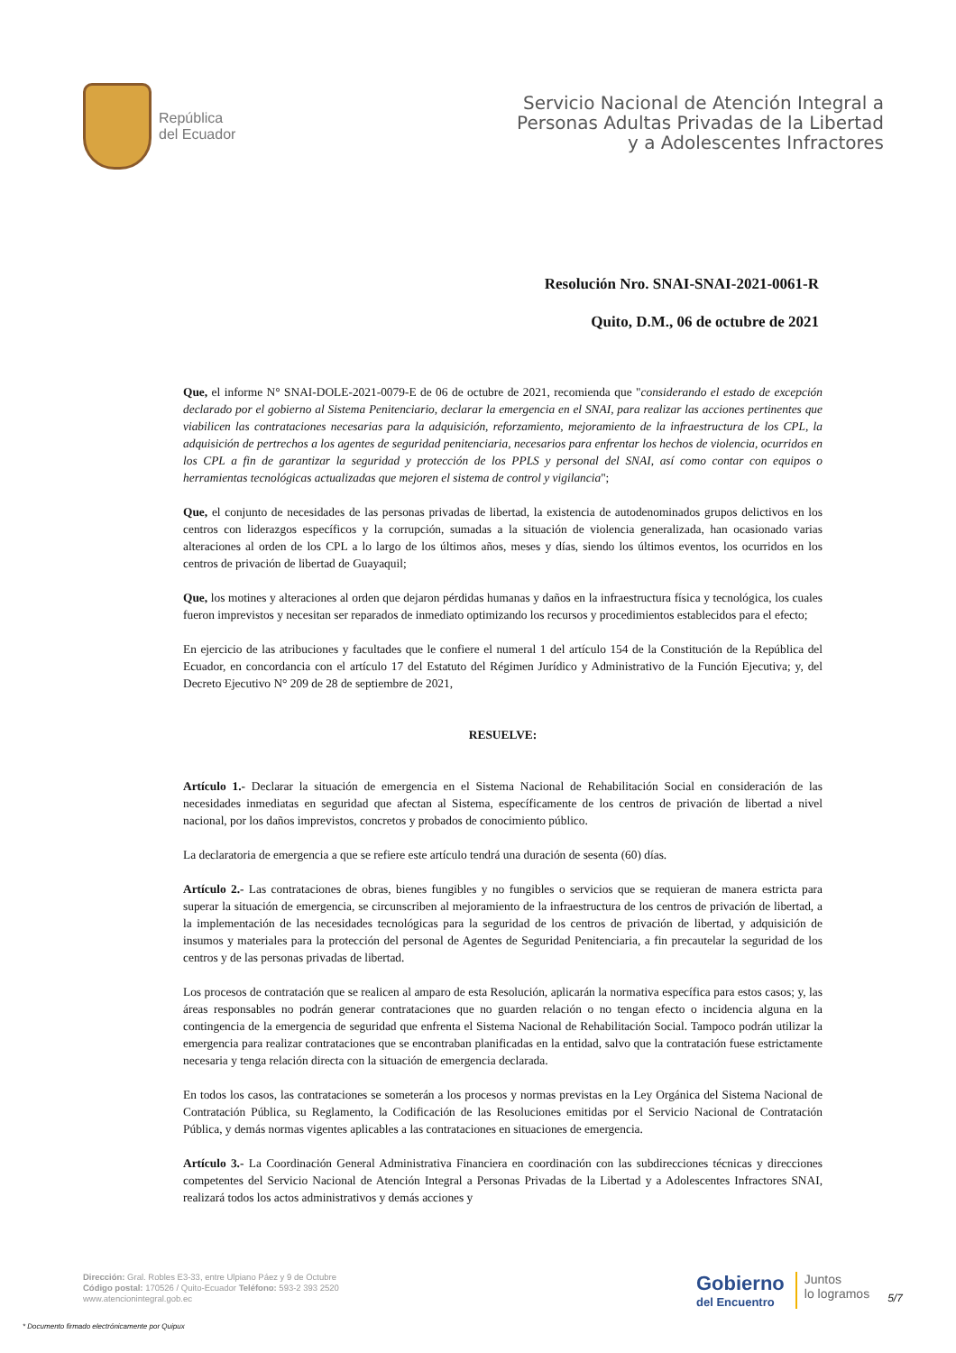República
del Ecuador
Servicio Nacional de Atención Integral a
Personas Adultas Privadas de la Libertad
y a Adolescentes Infractores
Resolución Nro. SNAI-SNAI-2021-0061-R
Quito, D.M., 06 de octubre de 2021
Que, el informe N° SNAI-DOLE-2021-0079-E de 06 de octubre de 2021, recomienda que "considerando el estado de excepción declarado por el gobierno al Sistema Penitenciario, declarar la emergencia en el SNAI, para realizar las acciones pertinentes que viabilicen las contrataciones necesarias para la adquisición, reforzamiento, mejoramiento de la infraestructura de los CPL, la adquisición de pertrechos a los agentes de seguridad penitenciaria, necesarios para enfrentar los hechos de violencia, ocurridos en los CPL a fin de garantizar la seguridad y protección de los PPLS y personal del SNAI, así como contar con equipos o herramientas tecnológicas actualizadas que mejoren el sistema de control y vigilancia";
Que, el conjunto de necesidades de las personas privadas de libertad, la existencia de autodenominados grupos delictivos en los centros con liderazgos específicos y la corrupción, sumadas a la situación de violencia generalizada, han ocasionado varias alteraciones al orden de los CPL a lo largo de los últimos años, meses y días, siendo los últimos eventos, los ocurridos en los centros de privación de libertad de Guayaquil;
Que, los motines y alteraciones al orden que dejaron pérdidas humanas y daños en la infraestructura física y tecnológica, los cuales fueron imprevistos y necesitan ser reparados de inmediato optimizando los recursos y procedimientos establecidos para el efecto;
En ejercicio de las atribuciones y facultades que le confiere el numeral 1 del artículo 154 de la Constitución de la República del Ecuador, en concordancia con el artículo 17 del Estatuto del Régimen Jurídico y Administrativo de la Función Ejecutiva; y, del Decreto Ejecutivo N° 209 de 28 de septiembre de 2021,
RESUELVE:
Artículo 1.- Declarar la situación de emergencia en el Sistema Nacional de Rehabilitación Social en consideración de las necesidades inmediatas en seguridad que afectan al Sistema, específicamente de los centros de privación de libertad a nivel nacional, por los daños imprevistos, concretos y probados de conocimiento público.
La declaratoria de emergencia a que se refiere este artículo tendrá una duración de sesenta (60) días.
Artículo 2.- Las contrataciones de obras, bienes fungibles y no fungibles o servicios que se requieran de manera estricta para superar la situación de emergencia, se circunscriben al mejoramiento de la infraestructura de los centros de privación de libertad, a la implementación de las necesidades tecnológicas para la seguridad de los centros de privación de libertad, y adquisición de insumos y materiales para la protección del personal de Agentes de Seguridad Penitenciaria, a fin precautelar la seguridad de los centros y de las personas privadas de libertad.
Los procesos de contratación que se realicen al amparo de esta Resolución, aplicarán la normativa específica para estos casos; y, las áreas responsables no podrán generar contrataciones que no guarden relación o no tengan efecto o incidencia alguna en la contingencia de la emergencia de seguridad que enfrenta el Sistema Nacional de Rehabilitación Social. Tampoco podrán utilizar la emergencia para realizar contrataciones que se encontraban planificadas en la entidad, salvo que la contratación fuese estrictamente necesaria y tenga relación directa con la situación de emergencia declarada.
En todos los casos, las contrataciones se someterán a los procesos y normas previstas en la Ley Orgánica del Sistema Nacional de Contratación Pública, su Reglamento, la Codificación de las Resoluciones emitidas por el Servicio Nacional de Contratación Pública, y demás normas vigentes aplicables a las contrataciones en situaciones de emergencia.
Artículo 3.- La Coordinación General Administrativa Financiera en coordinación con las subdirecciones técnicas y direcciones competentes del Servicio Nacional de Atención Integral a Personas Privadas de la Libertad y a Adolescentes Infractores SNAI, realizará todos los actos administrativos y demás acciones y
Dirección: Gral. Robles E3-33, entre Ulpiano Páez y 9 de Octubre
Código postal: 170526 / Quito-Ecuador Teléfono: 593-2 393 2520
www.atencionintegral.gob.ec
Gobierno
del Encuentro
Juntos
lo logramos
5/7
* Documento firmado electrónicamente por Quipux